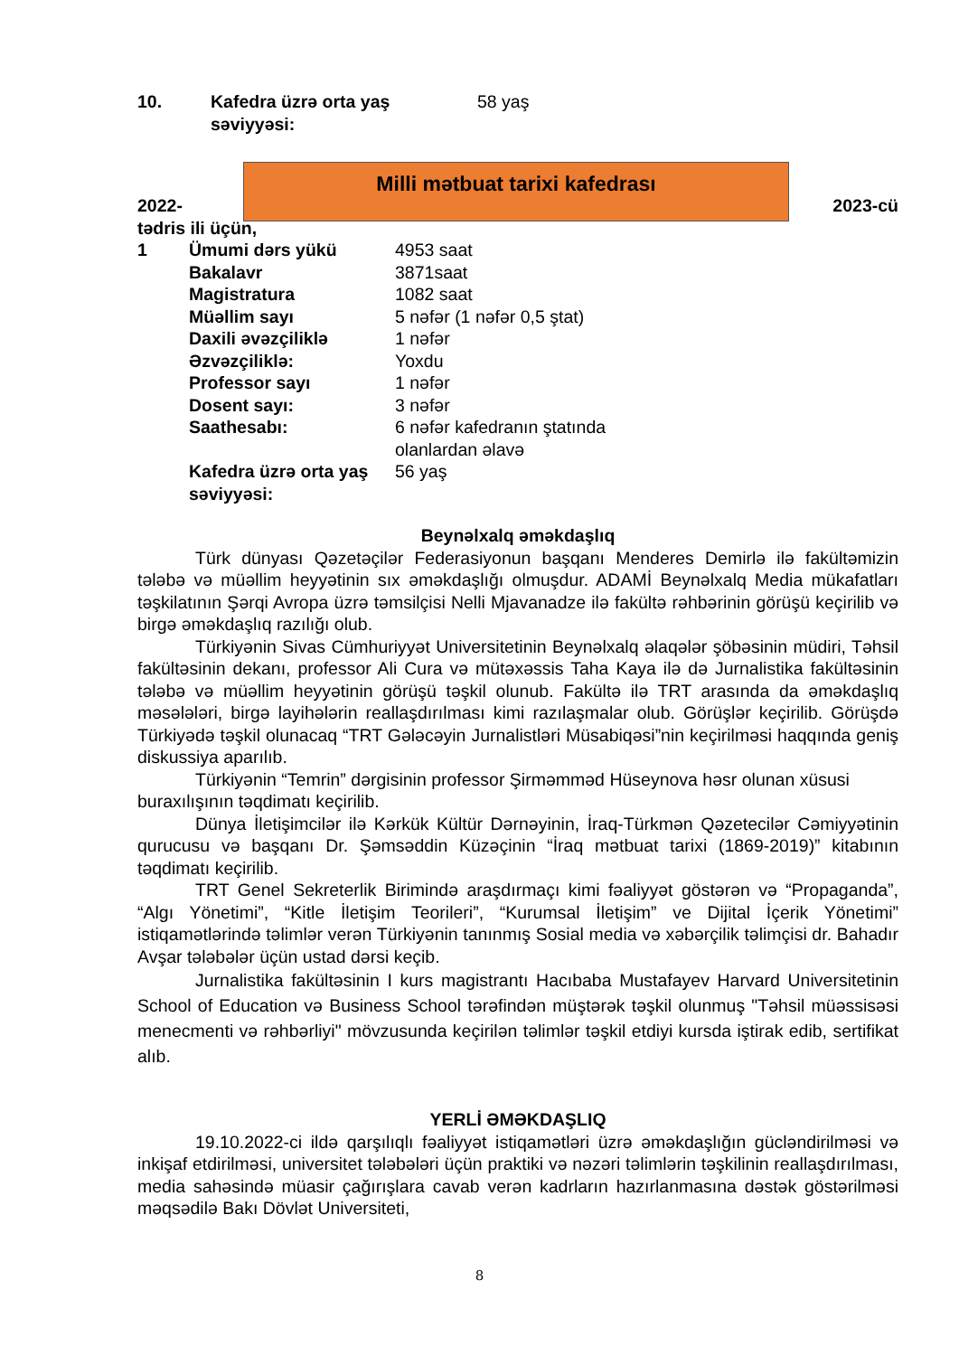| 10. | Kafedra üzrə orta yaş səviyyəsi: | 58 yaş |
Milli mətbuat tarixi kafedrası
2022- 2023-cü
tədris ili üçün,
| 1 | Ümumi dərs yükü | 4953 saat |
| | Bakalavr | 3871saat |
| | Magistratura | 1082 saat |
| | Müəllim sayı | 5 nəfər (1 nəfər 0,5 ştat) |
| | Daxili əvəzçiliklə | 1 nəfər |
| | Əzvəzçiliklə: | Yoxdu |
| | Professor sayı | 1 nəfər |
| | Dosent sayı: | 3 nəfər |
| | Saathesabı: | 6 nəfər kafedranın ştatında olanlardan əlavə |
| | Kafedra üzrə orta yaş səviyyəsi: | 56 yaş |
Beynəlxalq əməkdaşlıq
Türk dünyası Qəzetəçilər Federasiyonun başqanı Menderes Demirlə ilə fakültəmizin tələbə və müəllim heyyətinin sıx əməkdaşlığı olmuşdur. ADAMİ Beynəlxalq Media mükafatları təşkilatının Şərqi Avropa üzrə təmsilçisi Nelli Mjavanadze ilə fakültə rəhbərinin görüşü keçirilib və birgə əməkdaşlıq razılığı olub.
Türkiyənin Sivas Cümhuriyyət Universitetinin Beynəlxalq əlaqələr şöbəsinin müdiri, Təhsil fakültəsinin dekanı, professor Ali Cura və mütəxəssis Taha Kaya ilə də Jurnalistika fakültəsinin tələbə və müəllim heyyətinin görüşü təşkil olunub. Fakültə ilə TRT arasında da əməkdaşlıq məsələləri, birgə layihələrin reallaşdırılması kimi razılaşmalar olub. Görüşlər keçirilib. Görüşdə Türkiyədə təşkil olunacaq “TRT Gələcəyin Jurnalistləri Müsabiqəsi”nin keçirilməsi haqqında geniş diskussiya aparılıb.
Türkiyənin “Temrin” dərgisinin professor Şirməmməd Hüseynova həsr olunan xüsusi buraxılışının təqdimatı keçirilib.
Dünya İletişimcilər ilə Kərkük Kültür Dərnəyinin, İraq-Türkmən Qəzetecilər Cəmiyyətinin qurucusu və başqanı Dr. Şəmsəddin Küzəçinin “İraq mətbuat tarixi (1869-2019)” kitabının təqdimatı keçirilib.
TRT Genel Sekreterlik Birimində araşdırmaçı kimi fəaliyyət göstərən və “Propaganda”, “Algı Yönetimi”, “Kitle İletişim Teorileri”, “Kurumsal İletişim” ve Dijital İçerik Yönetimi” istiqamətlərində təlimlər verən Türkiyənin tanınmış Sosial media və xəbərçilik təlimçisi dr. Bahadır Avşar tələbələr üçün ustad dərsi keçib.
Jurnalistika fakültəsinin I kurs magistrantı Hacıbaba Mustafayev Harvard Universitetinin School of Education və Business School tərəfindən müştərək təşkil olunmuş "Təhsil müəssisəsi menecmenti və rəhbərliyi" mövzusunda keçirilən təlimlər təşkil etdiyi kursda iştirak edib, sertifikat alıb.
YERLİ ƏMƏKDAŞLIQ
19.10.2022-ci ildə qarşılıqlı fəaliyyət istiqamətləri üzrə əməkdaşlığın gücləndirilməsi və inkişaf etdirilməsi, universitet tələbələri üçün praktiki və nəzəri təlimlərin təşkilinin reallaşdırılması, media sahəsində müasir çağırışlara cavab verən kadrların hazırlanmasına dəstək göstərilməsi məqsədilə Bakı Dövlət Universiteti,
8